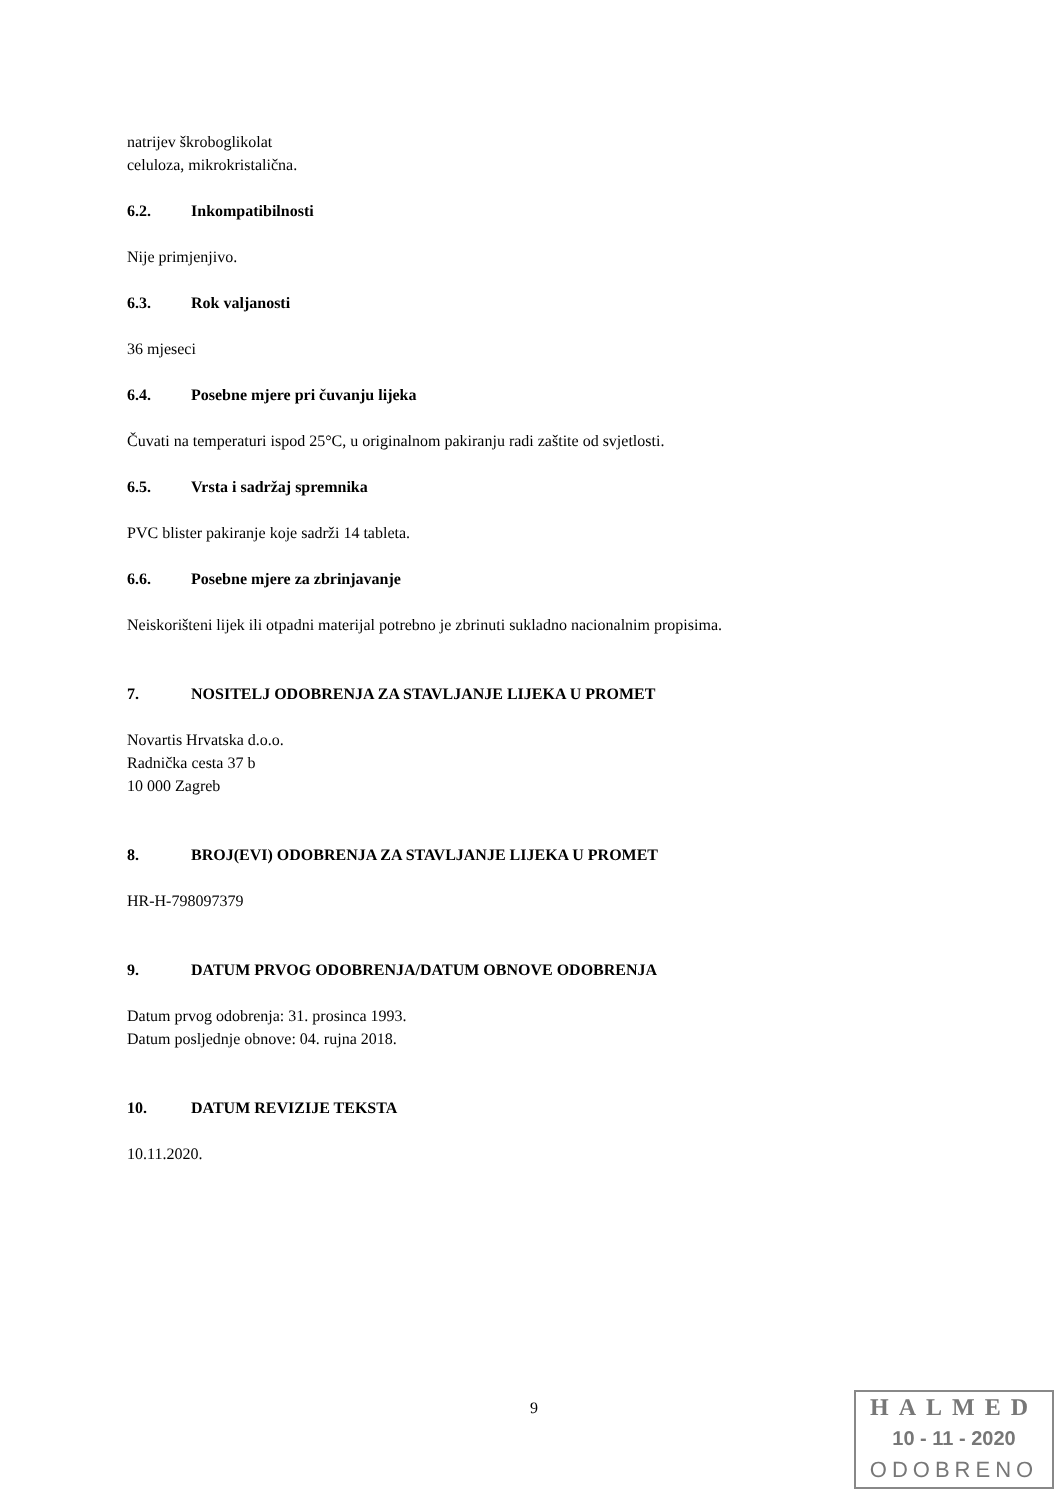natrijev škroboglikolat
celuloza, mikrokristalična.
6.2. Inkompatibilnosti
Nije primjenjivo.
6.3. Rok valjanosti
36 mjeseci
6.4. Posebne mjere pri čuvanju lijeka
Čuvati na temperaturi ispod 25°C, u originalnom pakiranju radi zaštite od svjetlosti.
6.5. Vrsta i sadržaj spremnika
PVC blister pakiranje koje sadrži 14 tableta.
6.6. Posebne mjere za zbrinjavanje
Neiskorišteni lijek ili otpadni materijal potrebno je zbrinuti sukladno nacionalnim propisima.
7. NOSITELJ ODOBRENJA ZA STAVLJANJE LIJEKA U PROMET
Novartis Hrvatska d.o.o.
Radnička cesta 37 b
10 000 Zagreb
8. BROJ(EVI) ODOBRENJA ZA STAVLJANJE LIJEKA U PROMET
HR-H-798097379
9. DATUM PRVOG ODOBRENJA/DATUM OBNOVE ODOBRENJA
Datum prvog odobrenja: 31. prosinca 1993.
Datum posljednje obnove: 04. rujna 2018.
10. DATUM REVIZIJE TEKSTA
10.11.2020.
9
HALMED
10 - 11 - 2020
ODOBRENO